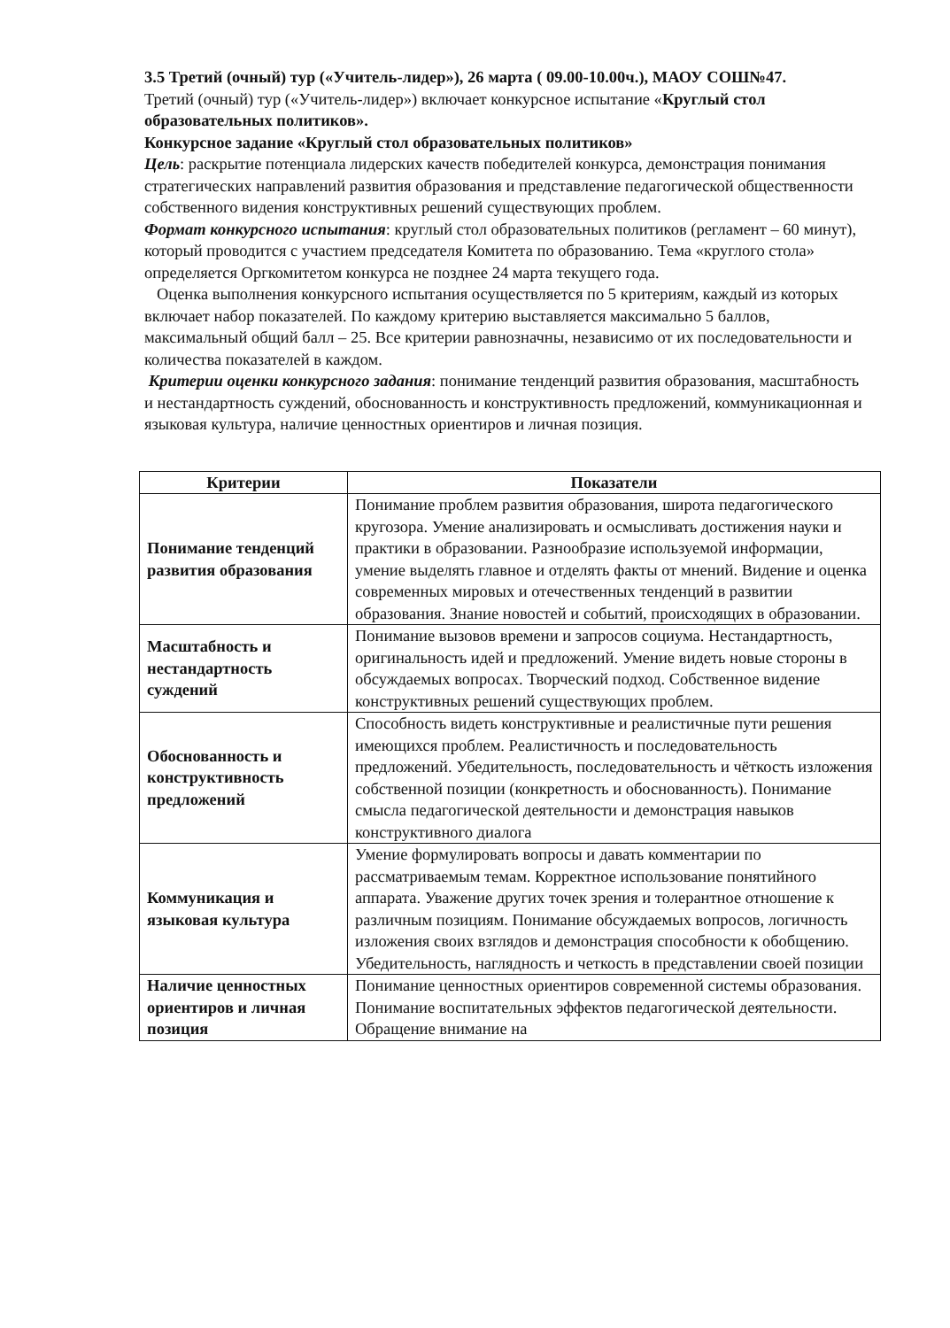3.5 Третий (очный) тур («Учитель-лидер»), 26 марта ( 09.00-10.00ч.), МАОУ СОШ№47.
Третий (очный) тур («Учитель-лидер») включает конкурсное испытание «Круглый стол образовательных политиков».
Конкурсное задание «Круглый стол образовательных политиков»
Цель: раскрытие потенциала лидерских качеств победителей конкурса, демонстрация понимания стратегических направлений развития образования и представление педагогической общественности собственного видения конструктивных решений существующих проблем.
Формат конкурсного испытания: круглый стол образовательных политиков (регламент – 60 минут), который проводится с участием председателя Комитета по образованию. Тема «круглого стола» определяется Оргкомитетом конкурса не позднее 24 марта текущего года.
Оценка выполнения конкурсного испытания осуществляется по 5 критериям, каждый из которых включает набор показателей. По каждому критерию выставляется максимально 5 баллов, максимальный общий балл – 25. Все критерии равнозначны, независимо от их последовательности и количества показателей в каждом.
Критерии оценки конкурсного задания: понимание тенденций развития образования, масштабность и нестандартность суждений, обоснованность и конструктивность предложений, коммуникационная и языковая культура, наличие ценностных ориентиров и личная позиция.
| Критерии | Показатели |
| --- | --- |
| Понимание тенденций развития образования | Понимание проблем развития образования, широта педагогического кругозора. Умение анализировать и осмысливать достижения науки и практики в образовании. Разнообразие используемой информации, умение выделять главное и отделять факты от мнений. Видение и оценка современных мировых и отечественных тенденций в развитии образования. Знание новостей и событий, происходящих в образовании. |
| Масштабность и нестандартность суждений | Понимание вызовов времени и запросов социума. Нестандартность, оригинальность идей и предложений. Умение видеть новые стороны в обсуждаемых вопросах. Творческий подход. Собственное видение конструктивных решений существующих проблем. |
| Обоснованность и конструктивность предложений | Способность видеть конструктивные и реалистичные пути решения имеющихся проблем. Реалистичность и последовательность предложений. Убедительность, последовательность и чёткость изложения собственной позиции (конкретность и обоснованность). Понимание смысла педагогической деятельности и демонстрация навыков конструктивного диалога |
| Коммуникация и языковая культура | Умение формулировать вопросы и давать комментарии по рассматриваемым темам. Корректное использование понятийного аппарата. Уважение других точек зрения и толерантное отношение к различным позициям. Понимание обсуждаемых вопросов, логичность изложения своих взглядов и демонстрация способности к обобщению. Убедительность, наглядность и четкость в представлении своей позиции |
| Наличие ценностных ориентиров и личная позиция | Понимание ценностных ориентиров современной системы образования. Понимание воспитательных эффектов педагогической деятельности. Обращение внимание на |